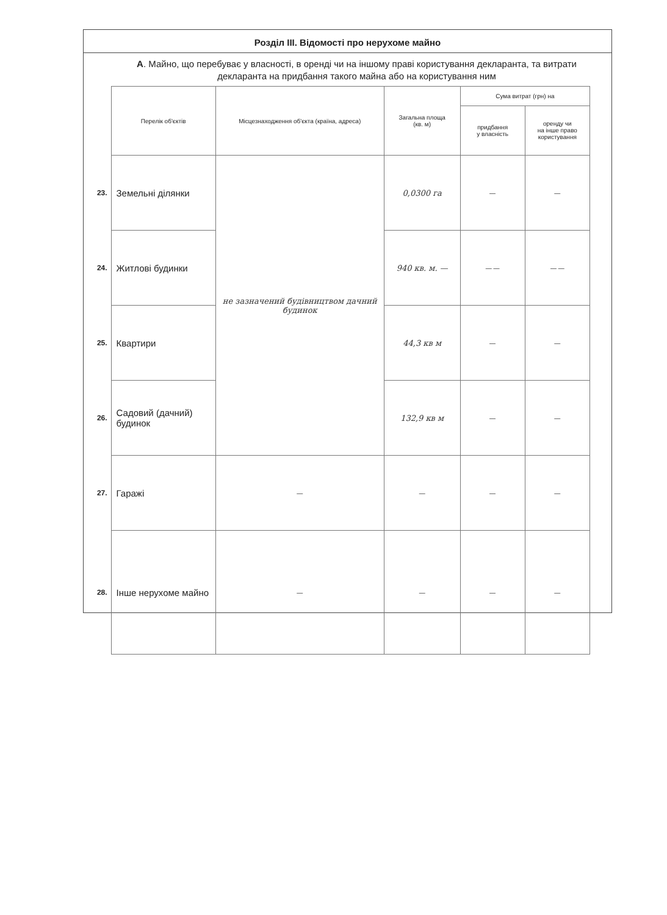Розділ ІІІ. Відомості про нерухоме майно
А. Майно, що перебуває у власності, в оренді чи на іншому праві користування декларанта, та витрати декларанта на придбання такого майна або на користування ним
| | Перелік об'єктів | Місцезнаходження об'єкта (країна, адреса) | Загальна площа (кв. м) | Сума витрат (грн) на | |
| --- | --- | --- | --- | --- | --- |
| | | | | придбання у власність | оренду чи на інше право користування |
| 23. | Земельні ділянки | не зазначений будівництвом дачний будинок | 0,0300 га | — | — |
| 24. | Житлові будинки | | 940 кв. м. — | — — | — — |
| 25. | Квартири | | 44,3 кв м | — | — |
| 26. | Садовий (дачний) будинок | | 132,9 кв м | — | — |
| 27. | Гаражі | — | — | — | — |
| 28. | Інше нерухоме майно | — | — | — | — |